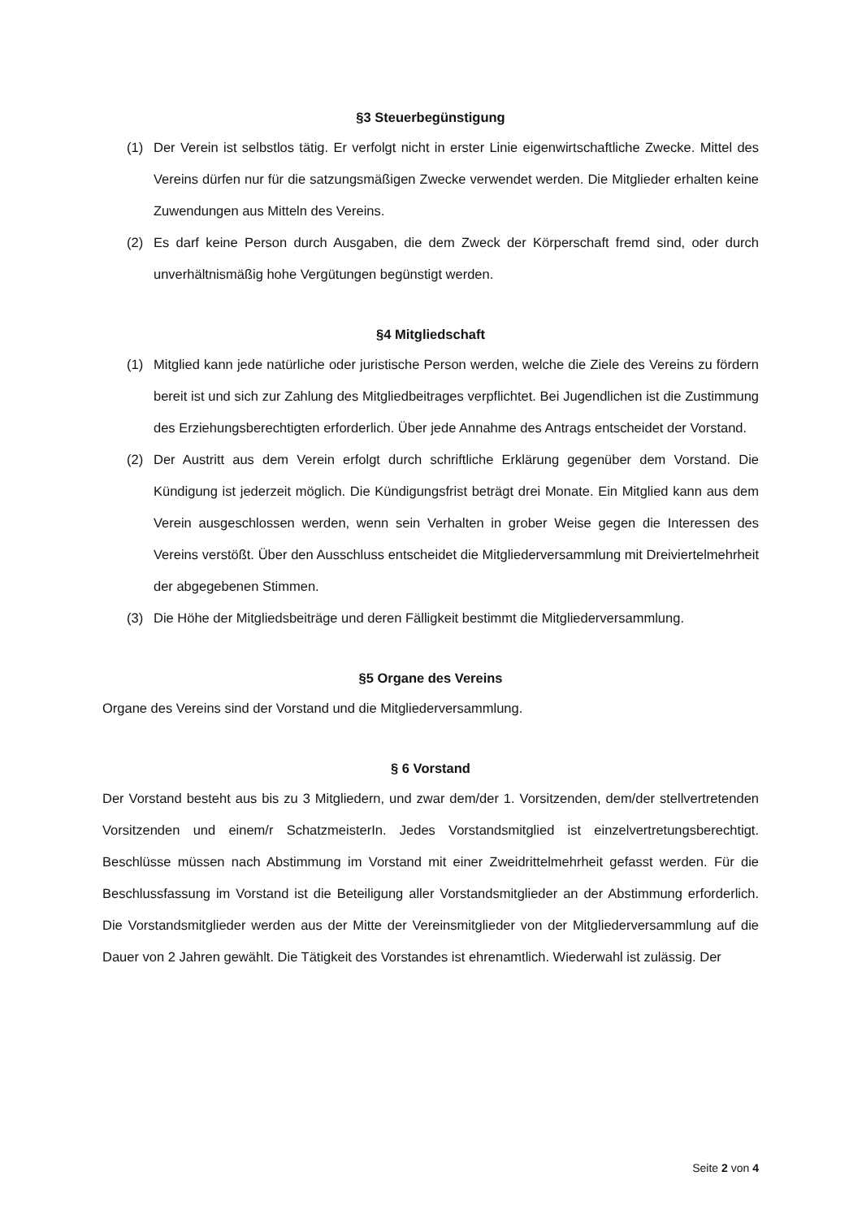§3 Steuerbegünstigung
(1) Der Verein ist selbstlos tätig. Er verfolgt nicht in erster Linie eigenwirtschaftliche Zwecke. Mittel des Vereins dürfen nur für die satzungsmäßigen Zwecke verwendet werden. Die Mitglieder erhalten keine Zuwendungen aus Mitteln des Vereins.
(2) Es darf keine Person durch Ausgaben, die dem Zweck der Körperschaft fremd sind, oder durch unverhältnismäßig hohe Vergütungen begünstigt werden.
§4 Mitgliedschaft
(1) Mitglied kann jede natürliche oder juristische Person werden, welche die Ziele des Vereins zu fördern bereit ist und sich zur Zahlung des Mitgliedbeitrages verpflichtet. Bei Jugendlichen ist die Zustimmung des Erziehungsberechtigten erforderlich. Über jede Annahme des Antrags entscheidet der Vorstand.
(2) Der Austritt aus dem Verein erfolgt durch schriftliche Erklärung gegenüber dem Vorstand. Die Kündigung ist jederzeit möglich. Die Kündigungsfrist beträgt drei Monate. Ein Mitglied kann aus dem Verein ausgeschlossen werden, wenn sein Verhalten in grober Weise gegen die Interessen des Vereins verstößt. Über den Ausschluss entscheidet die Mitgliederversammlung mit Dreiviertelmehrheit der abgegebenen Stimmen.
(3) Die Höhe der Mitgliedsbeiträge und deren Fälligkeit bestimmt die Mitgliederversammlung.
§5 Organe des Vereins
Organe des Vereins sind der Vorstand und die Mitgliederversammlung.
§ 6 Vorstand
Der Vorstand besteht aus bis zu 3 Mitgliedern, und zwar dem/der 1. Vorsitzenden, dem/der stellvertretenden Vorsitzenden und einem/r SchatzmeisterIn. Jedes Vorstandsmitglied ist einzelvertretungsberechtigt. Beschlüsse müssen nach Abstimmung im Vorstand mit einer Zweidrittelmehrheit gefasst werden. Für die Beschlussfassung im Vorstand ist die Beteiligung aller Vorstandsmitglieder an der Abstimmung erforderlich. Die Vorstandsmitglieder werden aus der Mitte der Vereinsmitglieder von der Mitgliederversammlung auf die Dauer von 2 Jahren gewählt. Die Tätigkeit des Vorstandes ist ehrenamtlich. Wiederwahl ist zulässig. Der
Seite 2 von 4